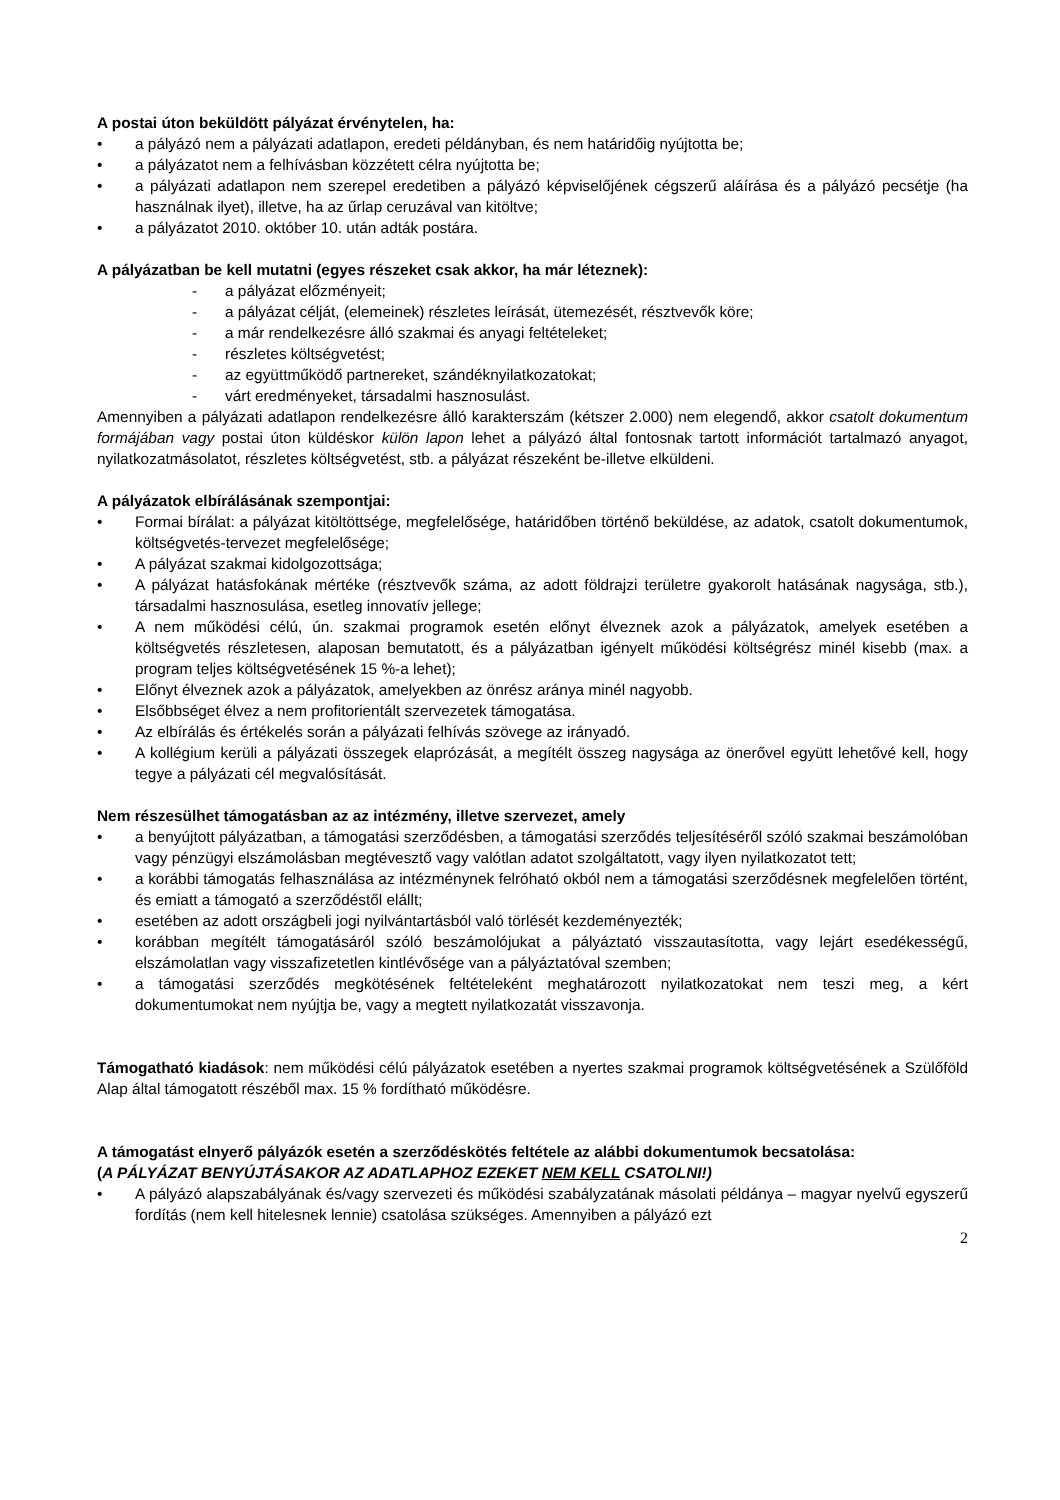A postai úton beküldött pályázat érvénytelen, ha:
a pályázó nem a pályázati adatlapon, eredeti példányban, és nem határidőig nyújtotta be;
a pályázatot nem a felhívásban közzétett célra nyújtotta be;
a pályázati adatlapon nem szerepel eredetiben a pályázó képviselőjének cégszerű aláírása és a pályázó pecsétje (ha használnak ilyet), illetve, ha az űrlap ceruzával van kitöltve;
a pályázatot 2010. október 10. után adták postára.
A pályázatban be kell mutatni (egyes részeket csak akkor, ha már léteznek):
- a pályázat előzményeit;
- a pályázat célját, (elemeinek) részletes leírását, ütemezését, résztvevők köre;
- a már rendelkezésre álló szakmai és anyagi feltételeket;
- részletes költségvetést;
- az együttműködő partnereket, szándéknyilatkozatokat;
- várt eredményeket, társadalmi hasznosulást.
Amennyiben a pályázati adatlapon rendelkezésre álló karakterszám (kétszer 2.000) nem elegendő, akkor csatolt dokumentum formájában vagy postai úton küldéskor külön lapon lehet a pályázó által fontosnak tartott információt tartalmazó anyagot, nyilatkozatmásolatot, részletes költségvetést, stb. a pályázat részeként be-illetve elküldeni.
A pályázatok elbírálásának szempontjai:
Formai bírálat: a pályázat kitöltöttsége, megfelelősége, határidőben történő beküldése, az adatok, csatolt dokumentumok, költségvetés-tervezet megfelelősége;
A pályázat szakmai kidolgozottsága;
A pályázat hatásfokának mértéke (résztvevők száma, az adott földrajzi területre gyakorolt hatásának nagysága, stb.), társadalmi hasznosulása, esetleg innovatív jellege;
A nem működési célú, ún. szakmai programok esetén előnyt élveznek azok a pályázatok, amelyek esetében a költségvetés részletesen, alaposan bemutatott, és a pályázatban igényelt működési költségrész minél kisebb (max. a program teljes költségvetésének 15 %-a lehet);
Előnyt élveznek azok a pályázatok, amelyekben az önrész aránya minél nagyobb.
Elsőbbséget élvez a nem profitorientált szervezetek támogatása.
Az elbírálás és értékelés során a pályázati felhívás szövege az irányadó.
A kollégium kerüli a pályázati összegek elaprózását, a megítélt összeg nagysága az önerővel együtt lehetővé kell, hogy tegye a pályázati cél megvalósítását.
Nem részesülhet támogatásban az az intézmény, illetve szervezet, amely
a benyújtott pályázatban, a támogatási szerződésben, a támogatási szerződés teljesítéséről szóló szakmai beszámolóban vagy pénzügyi elszámolásban megtévesztő vagy valótlan adatot szolgáltatott, vagy ilyen nyilatkozatot tett;
a korábbi támogatás felhasználása az intézménynek felróható okból nem a támogatási szerződésnek megfelelően történt, és emiatt a támogató a szerződéstől elállt;
esetében az adott országbeli jogi nyilvántartásból való törlését kezdeményezték;
korábban megítélt támogatásáról szóló beszámolójukat a pályáztató visszautasította, vagy lejárt esedékességű, elszámolatlan vagy visszafizetetlen kintlévősége van a pályáztatóval szemben;
a támogatási szerződés megkötésének feltételeként meghatározott nyilatkozatokat nem teszi meg, a kért dokumentumokat nem nyújtja be, vagy a megtett nyilatkozatát visszavonja.
Támogatható kiadások: nem működési célú pályázatok esetében a nyertes szakmai programok költségvetésének a Szülőföld Alap által támogatott részéből max. 15 % fordítható működésre.
A támogatást elnyerő pályázók esetén a szerződéskötés feltétele az alábbi dokumentumok becsatolása:
(A PÁLYÁZAT BENYÚJTÁSAKOR AZ ADATLAPHOZ EZEKET NEM KELL CSATOLNI!)
A pályázó alapszabályának és/vagy szervezeti és működési szabályzatának másolati példánya – magyar nyelvű egyszerű fordítás (nem kell hitelesnek lennie) csatolása szükséges. Amennyiben a pályázó ezt
2